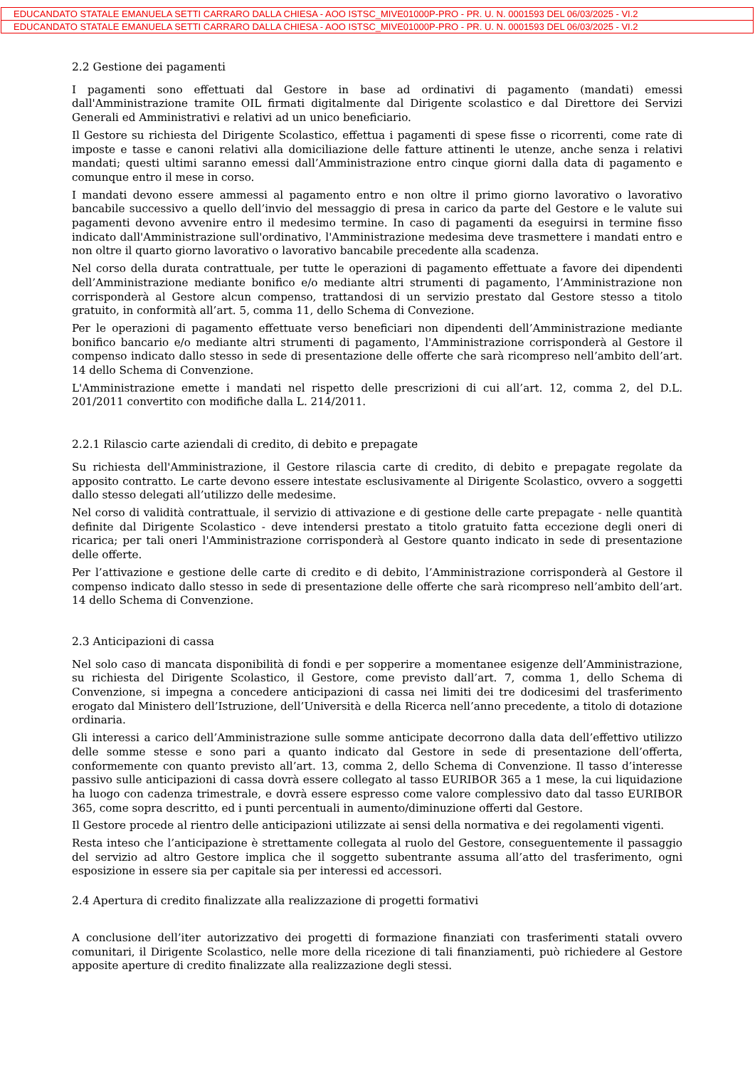EDUCANDATO STATALE EMANUELA SETTI CARRARO DALLA CHIESA - AOO ISTSC_MIVE01000P-PRO - PR. U. N. 0001593 DEL 06/03/2025 - VI.2
EDUCANDATO STATALE EMANUELA SETTI CARRARO DALLA CHIESA - AOO ISTSC_MIVE01000P-PRO - PR. U. N. 0001593 DEL 06/03/2025 - VI.2
2.2 Gestione dei pagamenti
I pagamenti sono effettuati dal Gestore in base ad ordinativi di pagamento (mandati) emessi dall'Amministrazione tramite OIL firmati digitalmente dal Dirigente scolastico e dal Direttore dei Servizi Generali ed Amministrativi e relativi ad un unico beneficiario.
Il Gestore su richiesta del Dirigente Scolastico, effettua i pagamenti di spese fisse o ricorrenti, come rate di imposte e tasse e canoni relativi alla domiciliazione delle fatture attinenti le utenze, anche senza i relativi mandati; questi ultimi saranno emessi dall’Amministrazione entro cinque giorni dalla data di pagamento e comunque entro il mese in corso.
I mandati devono essere ammessi al pagamento entro e non oltre il primo giorno lavorativo o lavorativo bancabile successivo a quello dell’invio del messaggio di presa in carico da parte del Gestore e le valute sui pagamenti devono avvenire entro il medesimo termine. In caso di pagamenti da eseguirsi in termine fisso indicato dall'Amministrazione sull'ordinativo, l'Amministrazione medesima deve trasmettere i mandati entro e non oltre il quarto giorno lavorativo o lavorativo bancabile precedente alla scadenza.
Nel corso della durata contrattuale, per tutte le operazioni di pagamento effettuate a favore dei dipendenti dell’Amministrazione mediante bonifico e/o mediante altri strumenti di pagamento, l’Amministrazione non corrisponderà al Gestore alcun compenso, trattandosi di un servizio prestato dal Gestore stesso a titolo gratuito, in conformità all’art. 5, comma 11, dello Schema di Convezione.
Per le operazioni di pagamento effettuate verso beneficiari non dipendenti dell’Amministrazione mediante bonifico bancario e/o mediante altri strumenti di pagamento, l'Amministrazione corrisponderà al Gestore il compenso indicato dallo stesso in sede di presentazione delle offerte che sarà ricompreso nell’ambito dell’art. 14 dello Schema di Convenzione.
L'Amministrazione emette i mandati nel rispetto delle prescrizioni di cui all’art. 12, comma 2, del D.L. 201/2011 convertito con modifiche dalla L. 214/2011.
2.2.1 Rilascio carte aziendali di credito, di debito e prepagate
Su richiesta dell'Amministrazione, il Gestore rilascia carte di credito, di debito e prepagate regolate da apposito contratto. Le carte devono essere intestate esclusivamente al Dirigente Scolastico, ovvero a soggetti dallo stesso delegati all’utilizzo delle medesime.
Nel corso di validità contrattuale, il servizio di attivazione e di gestione delle carte prepagate - nelle quantità definite dal Dirigente Scolastico - deve intendersi prestato a titolo gratuito fatta eccezione degli oneri di ricarica; per tali oneri l'Amministrazione corrisponderà al Gestore quanto indicato in sede di presentazione delle offerte.
Per l’attivazione e gestione delle carte di credito e di debito, l’Amministrazione corrisponderà al Gestore il compenso indicato dallo stesso in sede di presentazione delle offerte che sarà ricompreso nell’ambito dell’art. 14 dello Schema di Convenzione.
2.3 Anticipazioni di cassa
Nel solo caso di mancata disponibilità di fondi e per sopperire a momentanee esigenze dell’Amministrazione, su richiesta del Dirigente Scolastico, il Gestore, come previsto dall’art. 7, comma 1, dello Schema di Convenzione, si impegna a concedere anticipazioni di cassa nei limiti dei tre dodicesimi del trasferimento erogato dal Ministero dell’Istruzione, dell’Università e della Ricerca nell’anno precedente, a titolo di dotazione ordinaria.
Gli interessi a carico dell’Amministrazione sulle somme anticipate decorrono dalla data dell’effettivo utilizzo delle somme stesse e sono pari a quanto indicato dal Gestore in sede di presentazione dell’offerta, conformemente con quanto previsto all’art. 13, comma 2, dello Schema di Convenzione. Il tasso d’interesse passivo sulle anticipazioni di cassa dovrà essere collegato al tasso EURIBOR 365 a 1 mese, la cui liquidazione ha luogo con cadenza trimestrale, e dovrà essere espresso come valore complessivo dato dal tasso EURIBOR 365, come sopra descritto, ed i punti percentuali in aumento/diminuzione offerti dal Gestore.
Il Gestore procede al rientro delle anticipazioni utilizzate ai sensi della normativa e dei regolamenti vigenti.
Resta inteso che l’anticipazione è strettamente collegata al ruolo del Gestore, conseguentemente il passaggio del servizio ad altro Gestore implica che il soggetto subentrante assuma all’atto del trasferimento, ogni esposizione in essere sia per capitale sia per interessi ed accessori.
2.4 Apertura di credito finalizzate alla realizzazione di progetti formativi
A conclusione dell’iter autorizzativo dei progetti di formazione finanziati con trasferimenti statali ovvero comunitari, il Dirigente Scolastico, nelle more della ricezione di tali finanziamenti, può richiedere al Gestore apposite aperture di credito finalizzate alla realizzazione degli stessi.